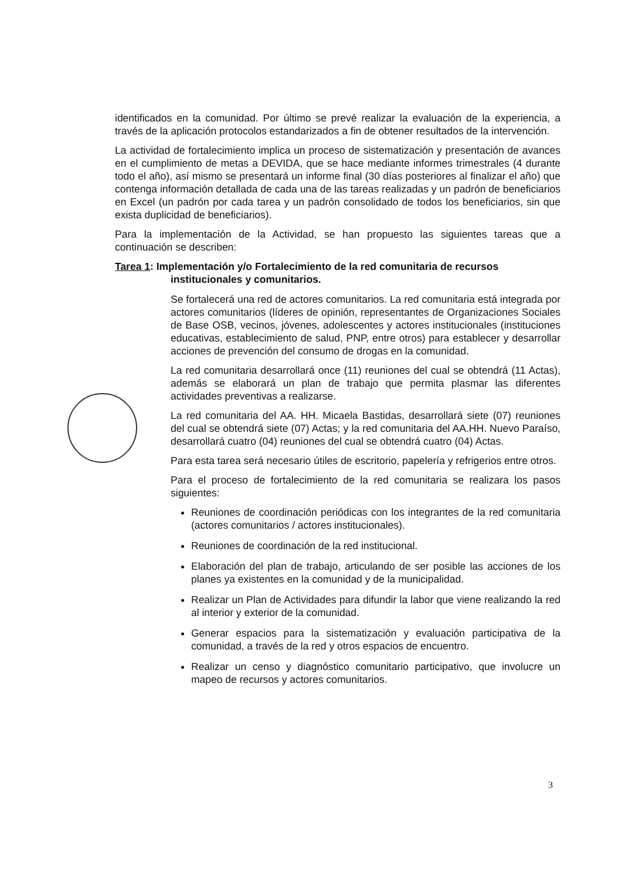identificados en la comunidad. Por último se prevé realizar la evaluación de la experiencia, a través de la aplicación protocolos estandarizados a fin de obtener resultados de la intervención.
La actividad de fortalecimiento implica un proceso de sistematización y presentación de avances en el cumplimiento de metas a DEVIDA, que se hace mediante informes trimestrales (4 durante todo el año), así mismo se presentará un informe final (30 días posteriores al finalizar el año) que contenga información detallada de cada una de las tareas realizadas y un padrón de beneficiarios en Excel (un padrón por cada tarea y un padrón consolidado de todos los beneficiarios, sin que exista duplicidad de beneficiarios).
Para la implementación de la Actividad, se han propuesto las siguientes tareas que a continuación se describen:
Tarea 1: Implementación y/o Fortalecimiento de la red comunitaria de recursos institucionales y comunitarios.
Se fortalecerá una red de actores comunitarios. La red comunitaria está integrada por actores comunitarios (líderes de opinión, representantes de Organizaciones Sociales de Base OSB, vecinos, jóvenes, adolescentes y actores institucionales (instituciones educativas, establecimiento de salud, PNP, entre otros) para establecer y desarrollar acciones de prevención del consumo de drogas en la comunidad.
La red comunitaria desarrollará once (11) reuniones del cual se obtendrá (11 Actas), además se elaborará un plan de trabajo que permita plasmar las diferentes actividades preventivas a realizarse.
La red comunitaria del AA. HH. Micaela Bastidas, desarrollará siete (07) reuniones del cual se obtendrá siete (07) Actas; y la red comunitaria del AA.HH. Nuevo Paraíso, desarrollará cuatro (04) reuniones del cual se obtendrá cuatro (04) Actas.
Para esta tarea será necesario útiles de escritorio, papelería y refrigerios entre otros.
Para el proceso de fortalecimiento de la red comunitaria se realizara los pasos siguientes:
Reuniones de coordinación periódicas con los integrantes de la red comunitaria (actores comunitarios / actores institucionales).
Reuniones de coordinación de la red institucional.
Elaboración del plan de trabajo, articulando de ser posible las acciones de los planes ya existentes en la comunidad y de la municipalidad.
Realizar un Plan de Actividades para difundir la labor que viene realizando la red al interior y exterior de la comunidad.
Generar espacios para la sistematización y evaluación participativa de la comunidad, a través de la red y otros espacios de encuentro.
Realizar un censo y diagnóstico comunitario participativo, que involucre un mapeo de recursos y actores comunitarios.
3